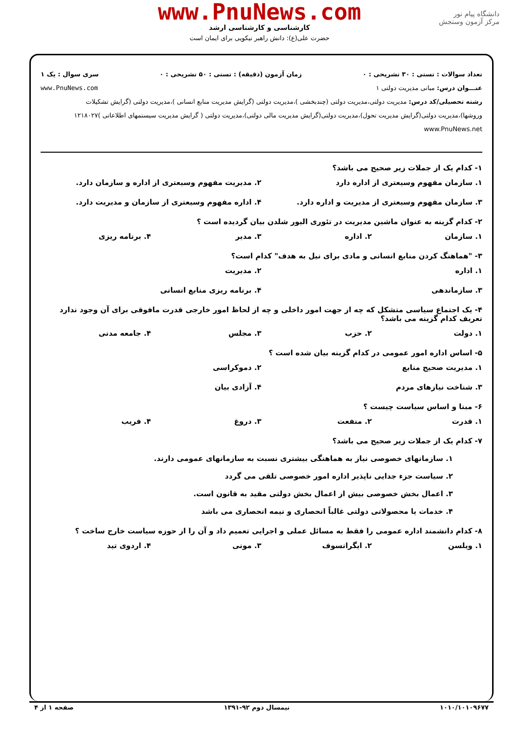دانشگاه پیام نور
مرکز آزمون وسنجش
www.PnuNews.com
کارشناسی و کارشناسی ارشد
حضرت علی(ع): دانش راهبر نیکویی برای ایمان است
تعداد سوالات : تستی : ۳۰ تشریحی : ۰ زمان آزمون (دقیقه) : تستی : ۵۰ تشریحی : ۰ سری سوال : یک ۱
عنـــوان درس: مبانی مدیریت دولتی ۱ www.PnuNews.com
رشته تحصیلی/کد درس: مدیریت دولتی،مدیریت دولتی (چندبخشی )،مدیریت دولتی (گرایش مدیریت منابع انسانی )،مدیریت دولتی (گرایش تشکیلات وروشها)،مدیریت دولتی(گرایش مدیریت تحول)،مدیریت دولتی(گرایش مدیریت مالی دولتی)،مدیریت دولتی ( گرایش مدیریت سیستمهای اطلاعاتی )۱۲۱۸۰۲۷ www.PnuNews.net
۱- کدام یک از جملات زیر صحیح می باشد؟
۱. سازمان مفهوم وسیعتری از اداره دارد ۲. مدیریت مفهوم وسیعتری از اداره و سازمان دارد. ۳. سازمان مفهوم وسیعتری از مدیریت و اداره دارد. ۴. اداره مفهوم وسیعتری از سازمان و مدیریت دارد.
۲- کدام گزینه به عنوان ماشین مدیریت در تئوری الیور شلدن بیان گردیده است ؟
۱. سازمان ۲. اداره ۳. مدیر ۴. برنامه ریزی
۳- "هماهنگ کردن منابع انسانی و مادی برای نیل به هدف" کدام است؟
۱. اداره ۲. مدیریت ۳. سازماندهی ۴. برنامه ریزی منابع انسانی
۴- یک اجتماع سیاسی متشکل که چه از جهت امور داخلی و چه از لحاظ امور خارجی قدرت مافوقی برای آن وجود ندارد تعریف کدام گزینه می باشد؟
۱. دولت ۲. حزب ۳. مجلس ۴. جامعه مدنی
۵- اساس اداره امور عمومی در کدام گزینه بیان شده است ؟
۱. مدیریت صحیح منابع ۲. دموکراسی ۳. شناخت نیازهای مردم ۴. آزادی بیان
۶- مبنا و اساس سیاست چیست ؟
۱. قدرت ۲. منفعت ۳. دروغ ۴. فریب
۷- کدام یک از جملات زیر صحیح می باشد؟
۱. سازمانهای خصوصی نیاز به هماهنگی بیشتری نسبت به سازمانهای عمومی دارند.
۲. سیاست جزء جدایی ناپذیر اداره امور خصوصی تلقی می گردد
۳. اعمال بخش خصوصی بیش از اعمال بخش دولتی مقید به قانون است.
۴. خدمات یا محصولاتی دولتی غالباً انحصاری و نیمه انحصاری می باشد
۸- کدام دانشمند اداره عمومی را فقط به مسائل عملی و اجرایی تعمیم داد و آن را از حوزه سیاست خارج ساخت ؟
۱. ویلسن ۲. ایگرانسوف ۳. مونی ۴. اردوی تید
۱۰۱۰/۱۰۱۰۹۶۷۷ نیمسال دوم ۹۲-۱۳۹۱ صفحه ۱ از ۴